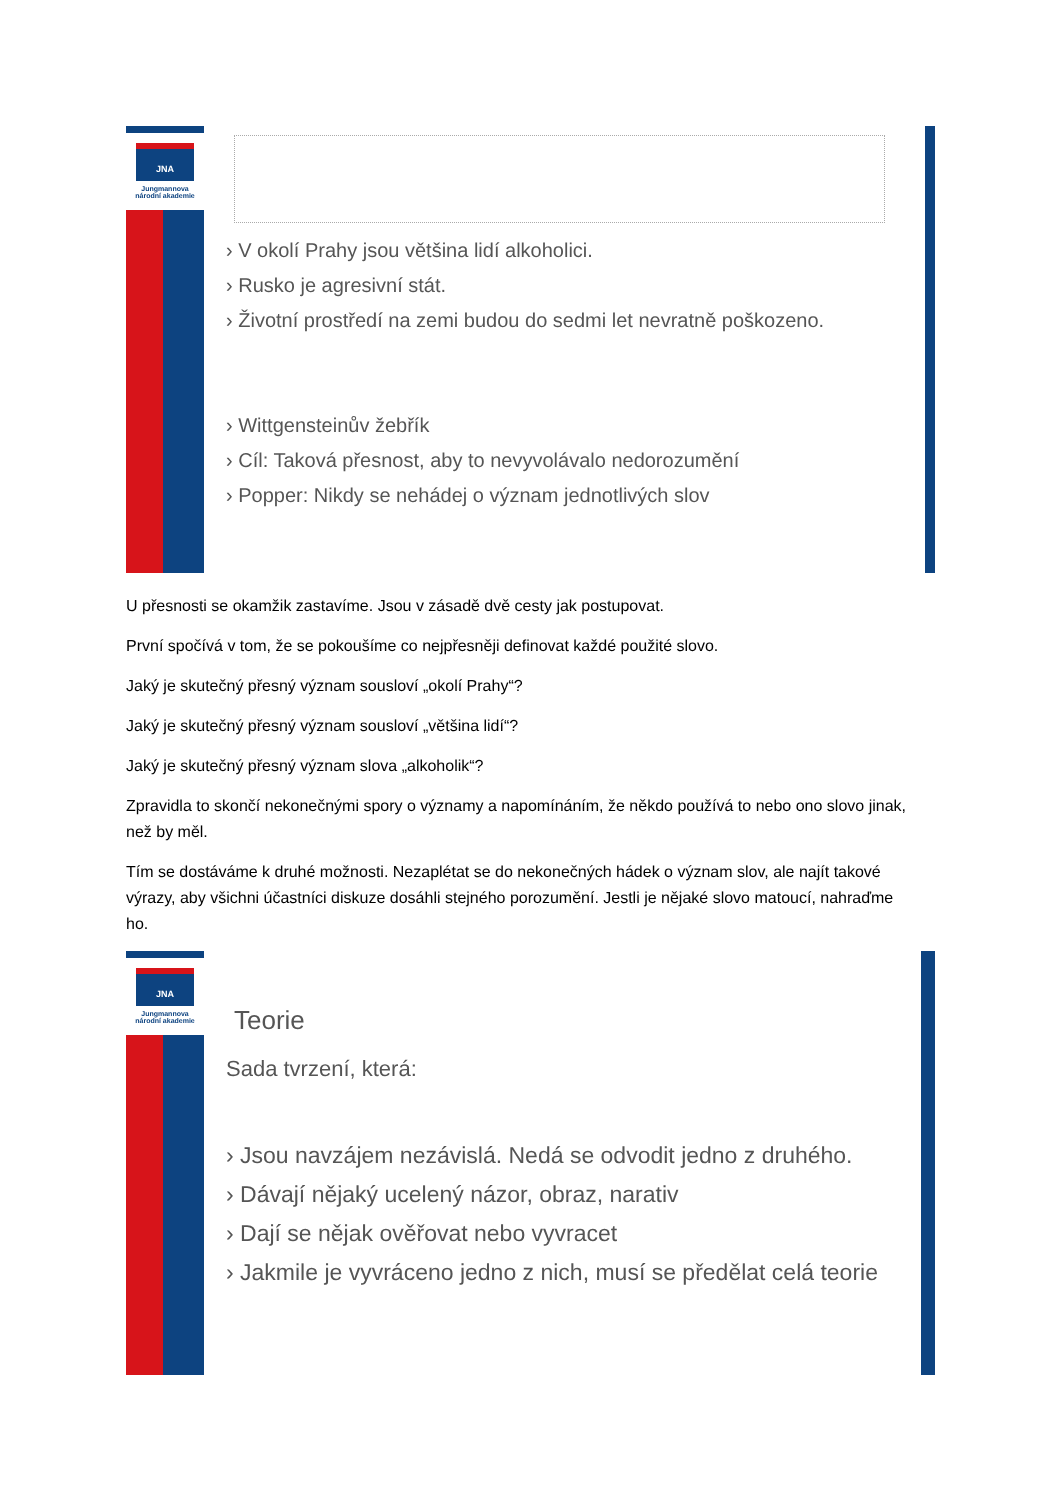JNA
Jungmannova
národní akademie
› V okolí Prahy jsou většina lidí alkoholici.
› Rusko je agresivní stát.
› Životní prostředí na zemi budou do sedmi let nevratně poškozeno.
› Wittgensteinův žebřík
› Cíl: Taková přesnost, aby to nevyvolávalo nedorozumění
› Popper: Nikdy se nehádej o význam jednotlivých slov
U přesnosti se okamžik zastavíme. Jsou v zásadě dvě cesty jak postupovat.
První spočívá v tom, že se pokoušíme co nejpřesněji definovat každé použité slovo.
Jaký je skutečný přesný význam sousloví „okolí Prahy“?
Jaký je skutečný přesný význam sousloví „většina lidí“?
Jaký je skutečný přesný význam slova „alkoholik“?
Zpravidla to skončí nekonečnými spory o významy a napomínáním, že někdo používá to nebo ono slovo jinak, než by měl.
Tím se dostáváme k druhé možnosti. Nezaplétat se do nekonečných hádek o význam slov, ale najít takové výrazy, aby všichni účastníci diskuze dosáhli stejného porozumění. Jestli je nějaké slovo matoucí, nahraďme ho.
JNA
Jungmannova
národní akademie
Teorie
Sada tvrzení, která:
› Jsou navzájem nezávislá. Nedá se odvodit jedno z druhého.
› Dávají nějaký ucelený názor, obraz, narativ
› Dají se nějak ověřovat nebo vyvracet
› Jakmile je vyvráceno jedno z nich, musí se předělat celá teorie